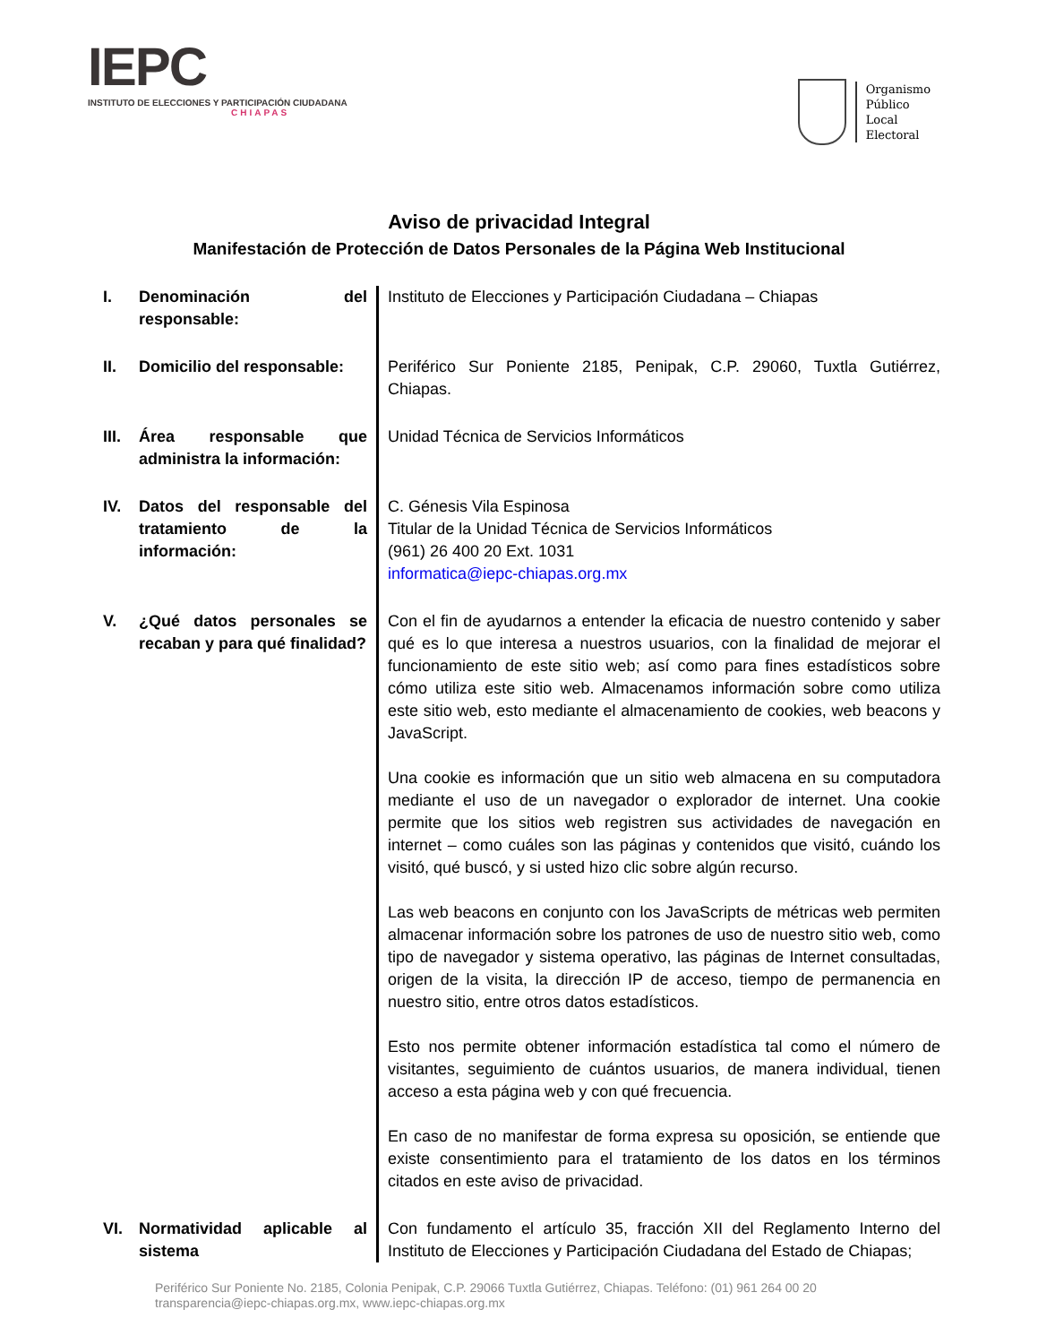IEPC
INSTITUTO DE ELECCIONES Y PARTICIPACIÓN CIUDADANA
CHIAPAS
Organismo
Público
Local
Electoral
Aviso de privacidad Integral
Manifestación de Protección de Datos Personales de la Página Web Institucional
| I. | Denominación del responsable: | Instituto de Elecciones y Participación Ciudadana – Chiapas |
| II. | Domicilio del responsable: | Periférico Sur Poniente 2185, Penipak, C.P. 29060, Tuxtla Gutiérrez, Chiapas. |
| III. | Área responsable que administra la información: | Unidad Técnica de Servicios Informáticos |
| IV. | Datos del responsable del tratamiento de la información: | C. Génesis Vila Espinosa Titular de la Unidad Técnica de Servicios Informáticos (961) 26 400 20 Ext. 1031 informatica@iepc-chiapas.org.mx |
| V. | ¿Qué datos personales se recaban y para qué finalidad? | Con el fin de ayudarnos a entender la eficacia de nuestro contenido y saber qué es lo que interesa a nuestros usuarios, con la finalidad de mejorar el funcionamiento de este sitio web; así como para fines estadísticos sobre cómo utiliza este sitio web. Almacenamos información sobre como utiliza este sitio web, esto mediante el almacenamiento de cookies, web beacons y JavaScript. Una cookie es información que un sitio web almacena en su computadora mediante el uso de un navegador o explorador de internet. Una cookie permite que los sitios web registren sus actividades de navegación en internet – como cuáles son las páginas y contenidos que visitó, cuándo los visitó, qué buscó, y si usted hizo clic sobre algún recurso. Las web beacons en conjunto con los JavaScripts de métricas web permiten almacenar información sobre los patrones de uso de nuestro sitio web, como tipo de navegador y sistema operativo, las páginas de Internet consultadas, origen de la visita, la dirección IP de acceso, tiempo de permanencia en nuestro sitio, entre otros datos estadísticos. Esto nos permite obtener información estadística tal como el número de visitantes, seguimiento de cuántos usuarios, de manera individual, tienen acceso a esta página web y con qué frecuencia. En caso de no manifestar de forma expresa su oposición, se entiende que existe consentimiento para el tratamiento de los datos en los términos citados en este aviso de privacidad. |
| VI. | Normatividad aplicable al sistema | Con fundamento el artículo 35, fracción XII del Reglamento Interno del Instituto de Elecciones y Participación Ciudadana del Estado de Chiapas; |
Periférico Sur Poniente No. 2185, Colonia Penipak, C.P. 29066 Tuxtla Gutiérrez, Chiapas. Teléfono: (01) 961 264 00 20
transparencia@iepc-chiapas.org.mx, www.iepc-chiapas.org.mx